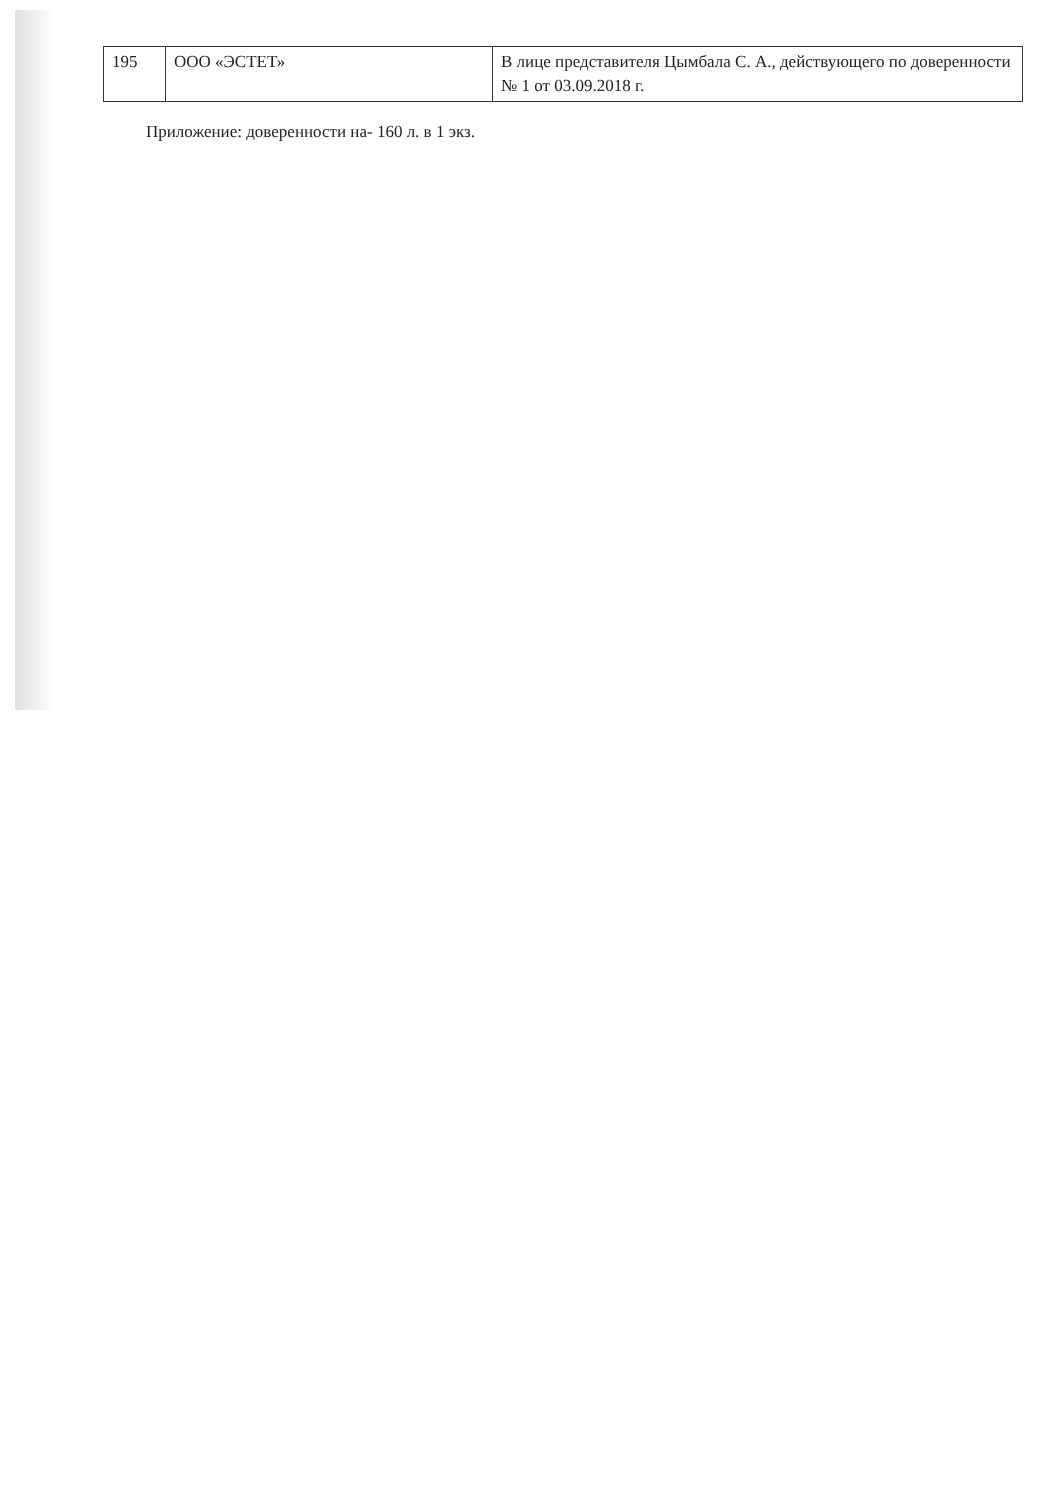| 195 | ООО «ЭСТЕТ» | В лице представителя Цымбала С. А., действующего по доверенности № 1 от 03.09.2018 г. |
Приложение: доверенности на- 160 л. в 1 экз.